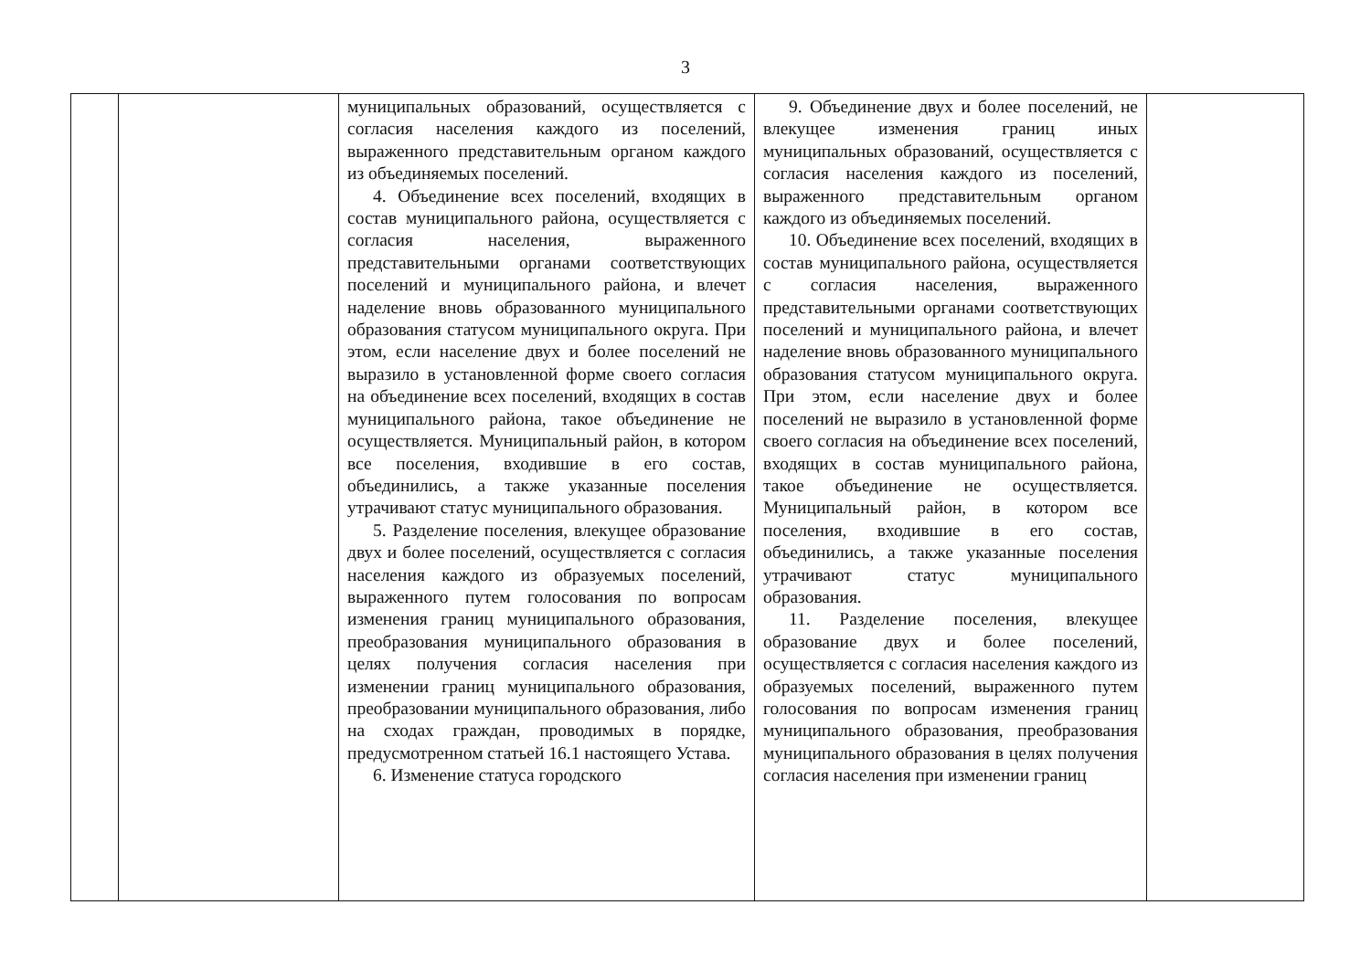3
| | | муниципальных образований, осуществляется с согласия населения каждого из поселений, выраженного представительным органом каждого из объединяемых поселений. 4. Объединение всех поселений, входящих в состав муниципального района, осуществляется с согласия населения, выраженного представительными органами соответствующих поселений и муниципального района, и влечет наделение вновь образованного муниципального образования статусом муниципального округа. При этом, если население двух и более поселений не выразило в установленной форме своего согласия на объединение всех поселений, входящих в состав муниципального района, такое объединение не осуществляется. Муниципальный район, в котором все поселения, входившие в его состав, объединились, а также указанные поселения утрачивают статус муниципального образования. 5. Разделение поселения, влекущее образование двух и более поселений, осуществляется с согласия населения каждого из образуемых поселений, выраженного путем голосования по вопросам изменения границ муниципального образования, преобразования муниципального образования в целях получения согласия населения при изменении границ муниципального образования, преобразовании муниципального образования, либо на сходах граждан, проводимых в порядке, предусмотренном статьей 16.1 настоящего Устава. 6. Изменение статуса городского | 9. Объединение двух и более поселений, не влекущее изменения границ иных муниципальных образований, осуществляется с согласия населения каждого из поселений, выраженного представительным органом каждого из объединяемых поселений. 10. Объединение всех поселений, входящих в состав муниципального района, осуществляется с согласия населения, выраженного представительными органами соответствующих поселений и муниципального района, и влечет наделение вновь образованного муниципального образования статусом муниципального округа. При этом, если население двух и более поселений не выразило в установленной форме своего согласия на объединение всех поселений, входящих в состав муниципального района, такое объединение не осуществляется. Муниципальный район, в котором все поселения, входившие в его состав, объединились, а также указанные поселения утрачивают статус муниципального образования. 11. Разделение поселения, влекущее образование двух и более поселений, осуществляется с согласия населения каждого из образуемых поселений, выраженного путем голосования по вопросам изменения границ муниципального образования, преобразования муниципального образования в целях получения согласия населения при изменении границ | |